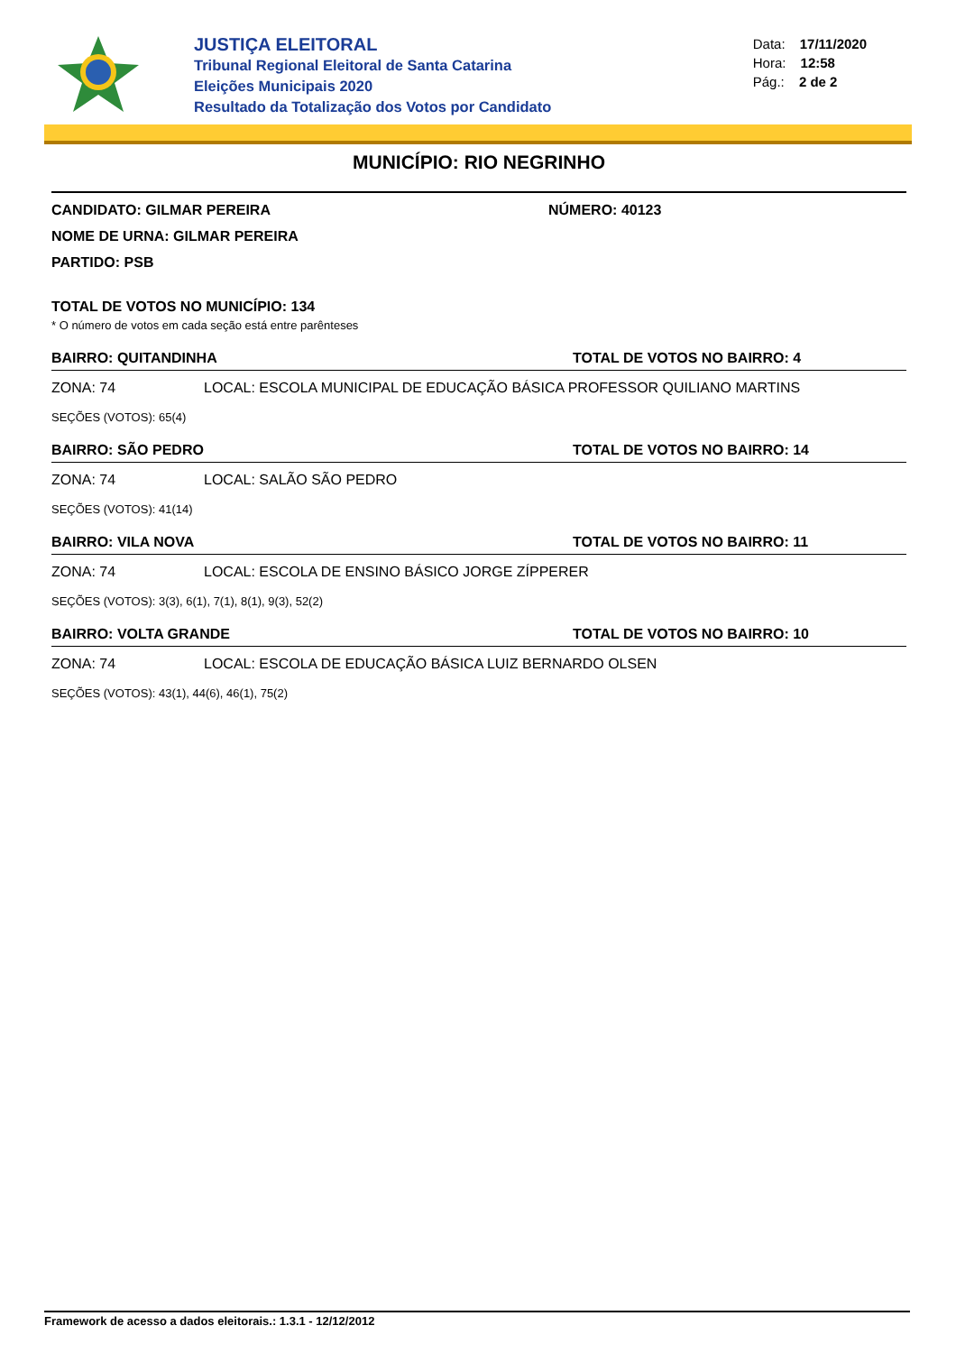JUSTIÇA ELEITORAL
Tribunal Regional Eleitoral de Santa Catarina
Eleições Municipais 2020
Resultado da Totalização dos Votos por Candidato
Data: 17/11/2020
Hora: 12:58
Pág.: 2 de 2
MUNICÍPIO: RIO NEGRINHO
CANDIDATO: GILMAR PEREIRA NÚMERO: 40123
NOME DE URNA: GILMAR PEREIRA
PARTIDO: PSB
TOTAL DE VOTOS NO MUNICÍPIO: 134
* O número de votos em cada seção está entre parênteses
BAIRRO: QUITANDINHA TOTAL DE VOTOS NO BAIRRO: 4
ZONA: 74 LOCAL: ESCOLA MUNICIPAL DE EDUCAÇÃO BÁSICA PROFESSOR QUILIANO MARTINS
SEÇÕES (VOTOS): 65(4)
BAIRRO: SÃO PEDRO TOTAL DE VOTOS NO BAIRRO: 14
ZONA: 74 LOCAL: SALÃO SÃO PEDRO
SEÇÕES (VOTOS): 41(14)
BAIRRO: VILA NOVA TOTAL DE VOTOS NO BAIRRO: 11
ZONA: 74 LOCAL: ESCOLA DE ENSINO BÁSICO JORGE ZÍPPERER
SEÇÕES (VOTOS): 3(3), 6(1), 7(1), 8(1), 9(3), 52(2)
BAIRRO: VOLTA GRANDE TOTAL DE VOTOS NO BAIRRO: 10
ZONA: 74 LOCAL: ESCOLA DE EDUCAÇÃO BÁSICA LUIZ BERNARDO OLSEN
SEÇÕES (VOTOS): 43(1), 44(6), 46(1), 75(2)
Framework de acesso a dados eleitorais.: 1.3.1 - 12/12/2012